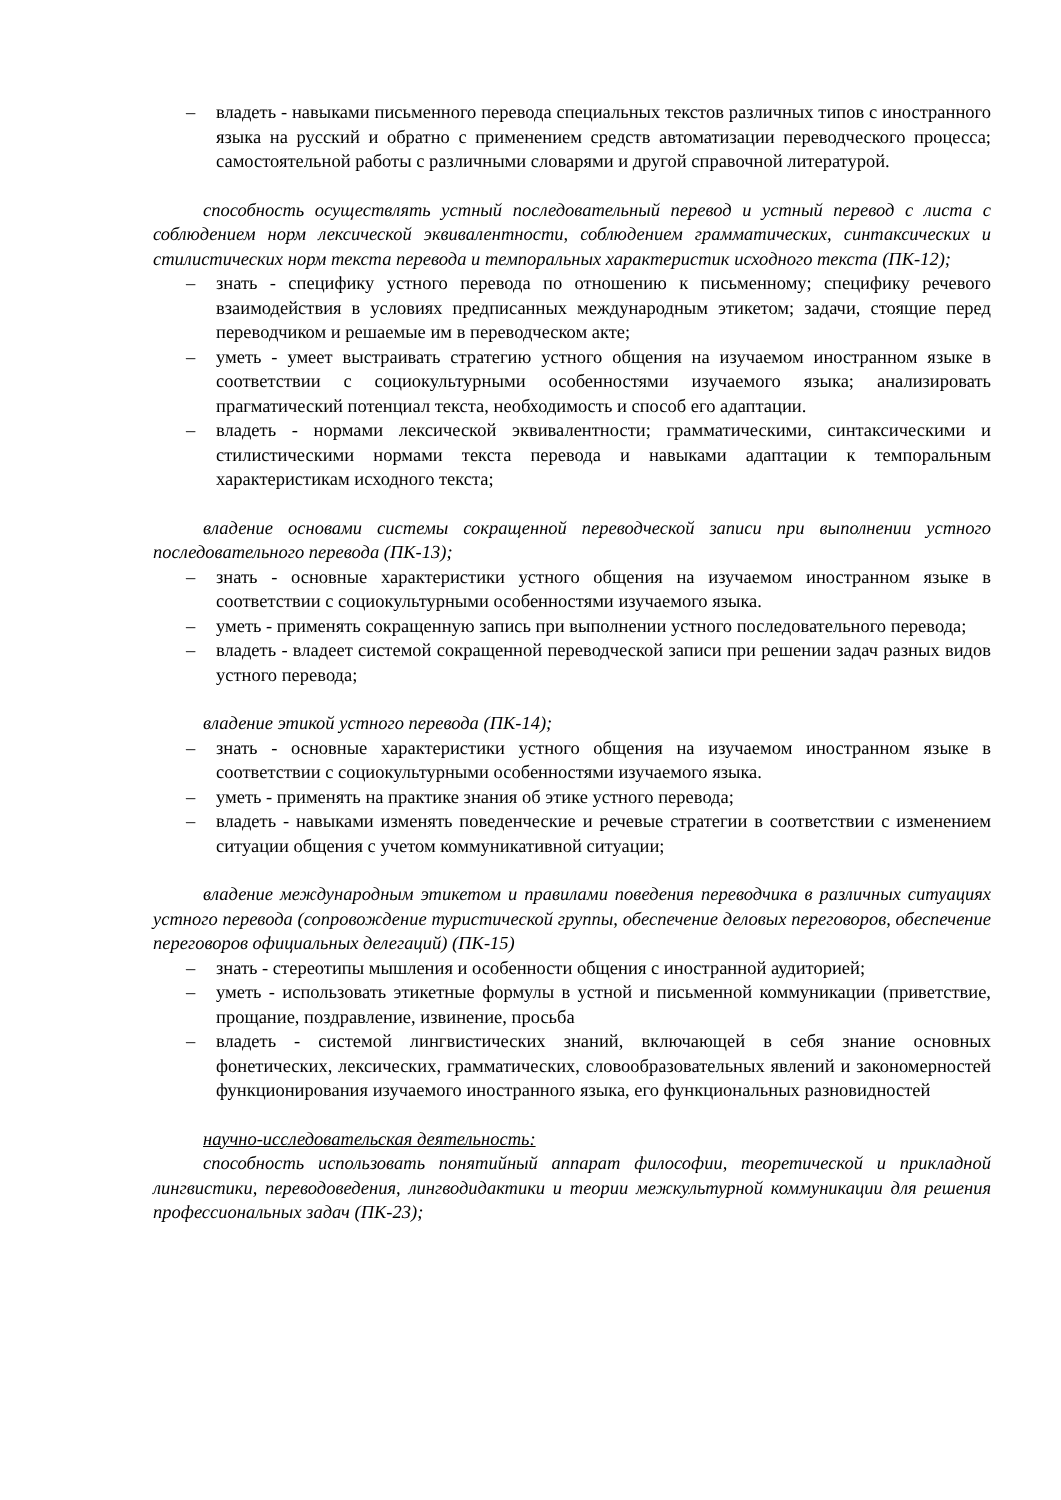– владеть - навыками письменного перевода специальных текстов различных типов с иностранного языка на русский и обратно с применением средств автоматизации переводческого процесса; самостоятельной работы с различными словарями и другой справочной литературой.
способность осуществлять устный последовательный перевод и устный перевод с листа с соблюдением норм лексической эквивалентности, соблюдением грамматических, синтаксических и стилистических норм текста перевода и темпоральных характеристик исходного текста (ПК-12);
– знать - специфику устного перевода по отношению к письменному; специфику речевого взаимодействия в условиях предписанных международным этикетом; задачи, стоящие перед переводчиком и решаемые им в переводческом акте;
– уметь - умеет выстраивать стратегию устного общения на изучаемом иностранном языке в соответствии с социокультурными особенностями изучаемого языка; анализировать прагматический потенциал текста, необходимость и способ его адаптации.
– владеть - нормами лексической эквивалентности; грамматическими, синтаксическими и стилистическими нормами текста перевода и навыками адаптации к темпоральным характеристикам исходного текста;
владение основами системы сокращенной переводческой записи при выполнении устного последовательного перевода (ПК-13);
– знать - основные характеристики устного общения на изучаемом иностранном языке в соответствии с социокультурными особенностями изучаемого языка.
– уметь - применять сокращенную запись при выполнении устного последовательного перевода;
– владеть - владеет системой сокращенной переводческой записи при решении задач разных видов устного перевода;
владение этикой устного перевода (ПК-14);
– знать - основные характеристики устного общения на изучаемом иностранном языке в соответствии с социокультурными особенностями изучаемого языка.
– уметь - применять на практике знания об этике устного перевода;
– владеть - навыками изменять поведенческие и речевые стратегии в соответствии с изменением ситуации общения с учетом коммуникативной ситуации;
владение международным этикетом и правилами поведения переводчика в различных ситуациях устного перевода (сопровождение туристической группы, обеспечение деловых переговоров, обеспечение переговоров официальных делегаций) (ПК-15)
– знать - стереотипы мышления и особенности общения с иностранной аудиторией;
– уметь - использовать этикетные формулы в устной и письменной коммуникации (приветствие, прощание, поздравление, извинение, просьба
– владеть - системой лингвистических знаний, включающей в себя знание основных фонетических, лексических, грамматических, словообразовательных явлений и закономерностей функционирования изучаемого иностранного языка, его функциональных разновидностей
научно-исследовательская деятельность:
способность использовать понятийный аппарат философии, теоретической и прикладной лингвистики, переводоведения, лингводидактики и теории межкультурной коммуникации для решения профессиональных задач (ПК-23);